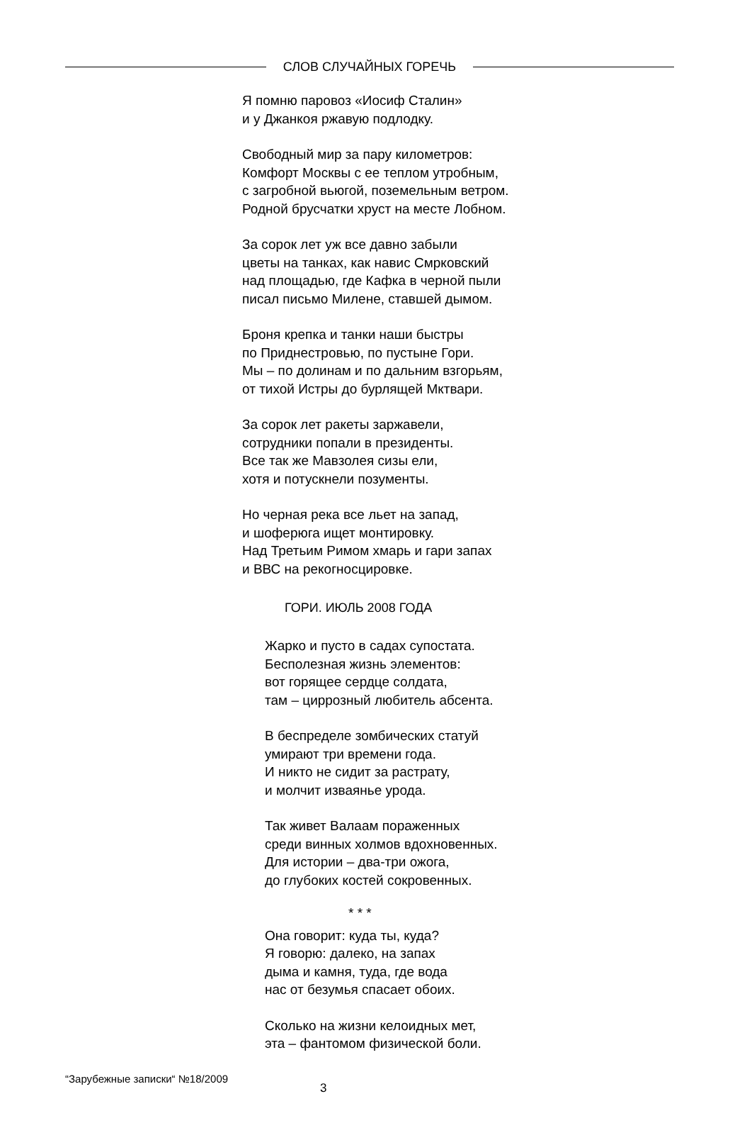СЛОВ СЛУЧАЙНЫХ ГОРЕЧЬ
Я помню паровоз «Иосиф Сталин»
и у Джанкоя ржавую подлодку.
Свободный мир за пару километров:
Комфорт Москвы с ее теплом утробным,
с загробной вьюгой, поземельным ветром.
Родной брусчатки хруст на месте Лобном.
За сорок лет уж все давно забыли
цветы на танках, как навис Смрковский
над площадью, где Кафка в черной пыли
писал письмо Милене, ставшей дымом.
Броня крепка и танки наши быстры
по Приднестровью, по пустыне Гори.
Мы – по долинам и по дальним взгорьям,
от тихой Истры до бурлящей Мктвари.
За сорок лет ракеты заржавели,
сотрудники попали в президенты.
Все так же Мавзолея сизы ели,
хотя и потускнели позументы.
Но черная река все льет на запад,
и шоферюга ищет монтировку.
Над Третьим Римом хмарь и гари запах
и ВВС на рекогносцировке.
ГОРИ. ИЮЛЬ 2008 ГОДА
Жарко и пусто в садах супостата.
Бесполезная жизнь элементов:
вот горящее сердце солдата,
там – циррозный любитель абсента.
В беспределе зомбических статуй
умирают три времени года.
И никто не сидит за растрату,
и молчит изваянье урода.
Так живет Валаам пораженных
среди винных холмов вдохновенных.
Для истории – два-три ожога,
до глубоких костей сокровенных.
* * *
Она говорит: куда ты, куда?
Я говорю: далеко, на запах
дыма и камня, туда, где вода
нас от безумья спасает обоих.
Сколько на жизни келоидных мет,
эта – фантомом физической боли.
“Зарубежные записки“ №18/2009 3